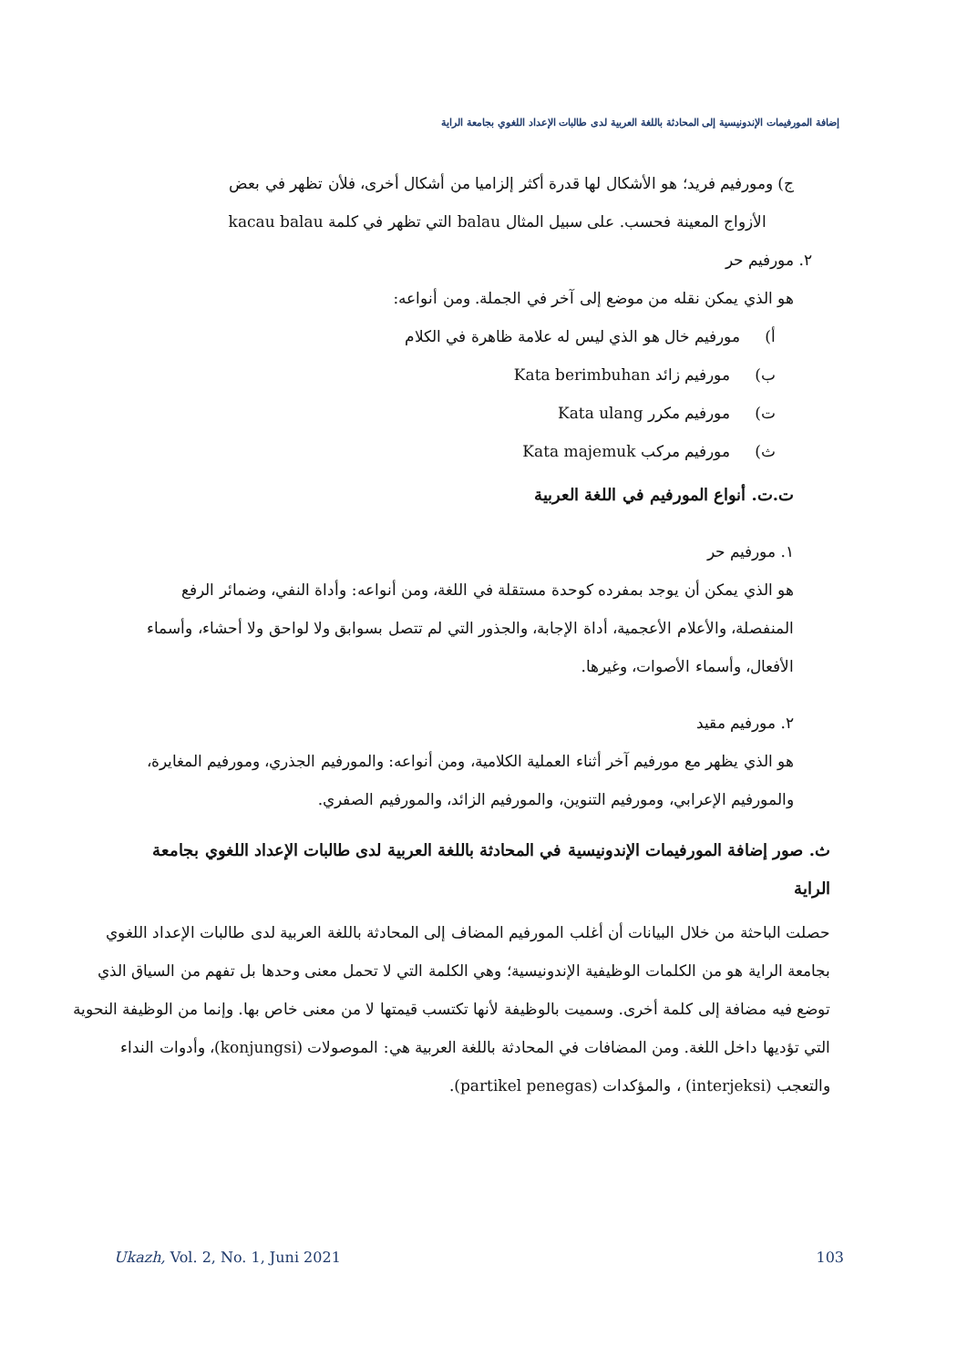إضافة المورفيمات الإندونيسية إلى المحادثة باللغة العربية لدى طالبات الإعداد اللغوي بجامعة الراية
ج) ومورفيم فريد؛ هو الأشكال لها قدرة أكثر إلزاميا من أشكال أخرى، فلأن تظهر في بعض
الأزواج المعينة فحسب. على سبيل المثال balau التي تظهر في كلمة kacau balau
٢. مورفيم حر
هو الذي يمكن نقله من موضع إلى آخر في الجملة. ومن أنواعه:
أ) مورفيم خال هو الذي ليس له علامة ظاهرة في الكلام
ب) مورفيم زائد Kata berimbuhan
ت) مورفيم مكرر Kata ulang
ث) مورفيم مركب Kata majemuk
ت.ت. أنواع المورفيم في اللغة العربية
١. مورفيم حر
هو الذي يمكن أن يوجد بمفرده كوحدة مستقلة في اللغة، ومن أنواعه: وأداة النفي، وضمائر الرفع
المنفصلة، والأعلام الأعجمية، أداة الإجابة، والجذور التي لم تتصل بسوابق ولا لواحق ولا أحشاء، وأسماء الأفعال، وأسماء الأصوات، وغيرها.
٢. مورفيم مقيد
هو الذي يظهر مع مورفيم آخر أثناء العملية الكلامية، ومن أنواعه: والمورفيم الجذري، ومورفيم المغايرة، والمورفيم الإعرابي، ومورفيم التنوين، والمورفيم الزائد، والمورفيم الصفري.
ث. صور إضافة المورفيمات الإندونيسية في المحادثة باللغة العربية لدى طالبات الإعداد اللغوي بجامعة الراية
حصلت الباحثة من خلال البيانات أن أغلب المورفيم المضاف إلى المحادثة باللغة العربية لدى طالبات الإعداد اللغوي بجامعة الراية هو من الكلمات الوظيفية الإندونيسية؛ وهي الكلمة التي لا تحمل معنى وحدها بل تفهم من السياق الذي توضع فيه مضافة إلى كلمة أخرى. وسميت بالوظيفة لأنها تكتسب قيمتها لا من معنى خاص بها. وإنما من الوظيفة النحوية التي تؤديها داخل اللغة. ومن المضافات في المحادثة باللغة العربية هي: الموصولات (konjungsi)، وأدوات النداء والتعجب (interjeksi) ، والمؤكدات (partikel penegas).
Ukazh, Vol. 2, No. 1, Juni 2021 103